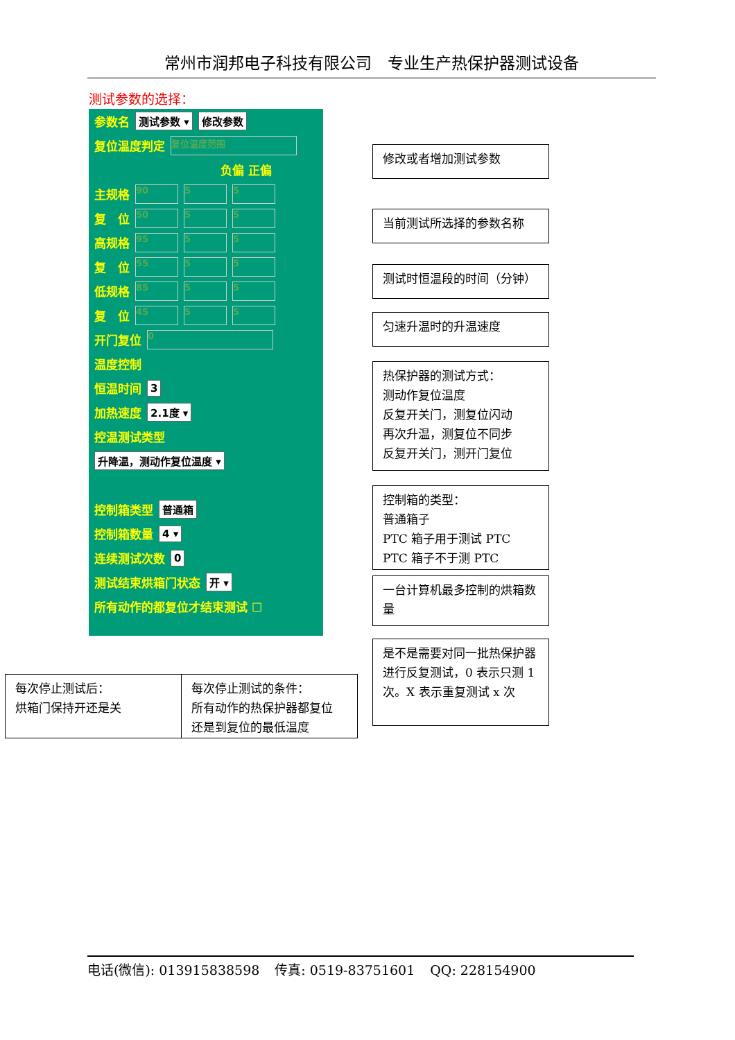常州市润邦电子科技有限公司　专业生产热保护器测试设备
测试参数的选择：
参数名 测试参数 ▾ 修改参数
复位温度判定 复位温度范围
负偏 正偏
主规格 90 5 5
复　位 50 5 5
高规格 95 5 5
复　位 55 5 5
低规格 85 5 5
复　位 45 5 5
开门复位 0
温度控制
恒温时间 3
加热速度 2.1度 ▾
控温测试类型
升降温，测动作复位温度 ▾
控制箱类型 普通箱
控制箱数量 4 ▾
连续测试次数 0
测试结束烘箱门状态 开 ▾
所有动作的都复位才结束测试 ☐
修改或者增加测试参数
当前测试所选择的参数名称
测试时恒温段的时间（分钟）
匀速升温时的升温速度
热保护器的测试方式：
测动作复位温度
反复开关门，测复位闪动
再次升温，测复位不同步
反复开关门，测开门复位
控制箱的类型：
普通箱子
PTC 箱子用于测试 PTC
PTC 箱子不于测 PTC
一台计算机最多控制的烘箱数量
是不是需要对同一批热保护器进行反复测试，0 表示只测 1 次。X 表示重复测试 x 次
每次停止测试后：
烘箱门保持开还是关
每次停止测试的条件：
所有动作的热保护器都复位
还是到复位的最低温度
电话(微信): 013915838598 传真: 0519-83751601 QQ: 228154900